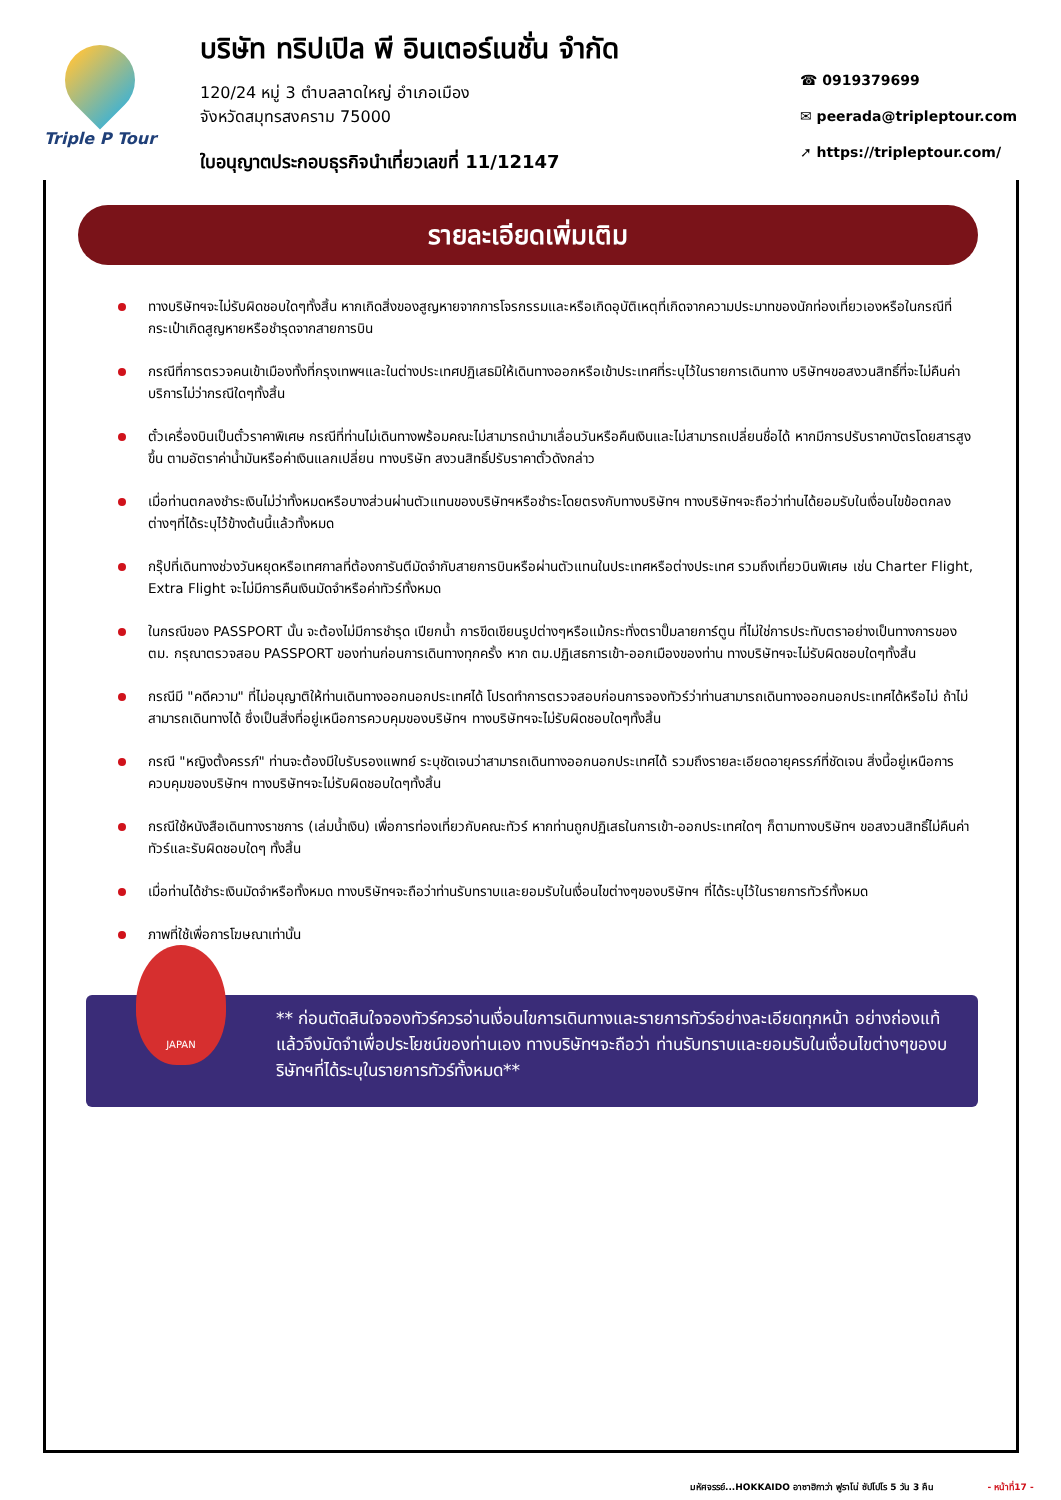Triple P Tour
บริษัท ทริปเปิล พี อินเตอร์เนชั่น จำกัด
120/24 หมู่ 3 ตำบลลาดใหญ่ อำเภอเมือง
จังหวัดสมุทรสงคราม 75000
ใบอนุญาตประกอบธุรกิจนำเที่ยวเลขที่ 11/12147
☎ 0919379699
✉ peerada@tripleptour.com
➚ https://tripleptour.com/
รายละเอียดเพิ่มเติม
ทางบริษัทฯจะไม่รับผิดชอบใดๆทั้งสิ้น หากเกิดสิ่งของสูญหายจากการโจรกรรมและหรือเกิดอุบัติเหตุที่เกิดจากความประมาทของนักท่องเที่ยวเองหรือในกรณีที่กระเป๋าเกิดสูญหายหรือชำรุดจากสายการบิน
กรณีที่การตรวจคนเข้าเมืองทั้งที่กรุงเทพฯและในต่างประเทศปฏิเสธมิให้เดินทางออกหรือเข้าประเทศที่ระบุไว้ในรายการเดินทาง บริษัทฯขอสงวนสิทธิ์ที่จะไม่คืนค่าบริการไม่ว่ากรณีใดๆทั้งสิ้น
ตั๋วเครื่องบินเป็นตั๋วราคาพิเศษ กรณีที่ท่านไม่เดินทางพร้อมคณะไม่สามารถนำมาเลื่อนวันหรือคืนเงินและไม่สามารถเปลี่ยนชื่อได้ หากมีการปรับราคาบัตรโดยสารสูงขึ้น ตามอัตราค่าน้ำมันหรือค่าเงินแลกเปลี่ยน ทางบริษัท สงวนสิทธิ์ปรับราคาตั๋วดังกล่าว
เมื่อท่านตกลงชำระเงินไม่ว่าทั้งหมดหรือบางส่วนผ่านตัวแทนของบริษัทฯหรือชำระโดยตรงกับทางบริษัทฯ ทางบริษัทฯจะถือว่าท่านได้ยอมรับในเงื่อนไขข้อตกลงต่างๆที่ได้ระบุไว้ข้างต้นนี้แล้วทั้งหมด
กรุ๊ปที่เดินทางช่วงวันหยุดหรือเทศกาลที่ต้องการันตีมัดจำกับสายการบินหรือผ่านตัวแทนในประเทศหรือต่างประเทศ รวมถึงเที่ยวบินพิเศษ เช่น Charter Flight, Extra Flight จะไม่มีการคืนเงินมัดจำหรือค่าทัวร์ทั้งหมด
ในกรณีของ PASSPORT นั้น จะต้องไม่มีการชำรุด เปียกน้ำ การขีดเขียนรูปต่างๆหรือแม้กระทั่งตราปั๊มลายการ์ตูน ที่ไม่ใช่การประทับตราอย่างเป็นทางการของตม. กรุณาตรวจสอบ PASSPORT ของท่านก่อนการเดินทางทุกครั้ง หาก ตม.ปฏิเสธการเข้า-ออกเมืองของท่าน ทางบริษัทฯจะไม่รับผิดชอบใดๆทั้งสิ้น
กรณีมี "คดีความ" ที่ไม่อนุญาติให้ท่านเดินทางออกนอกประเทศได้ โปรดทำการตรวจสอบก่อนการจองทัวร์ว่าท่านสามารถเดินทางออกนอกประเทศได้หรือไม่ ถ้าไม่สามารถเดินทางได้ ซึ่งเป็นสิ่งที่อยู่เหนือการควบคุมของบริษัทฯ ทางบริษัทฯจะไม่รับผิดชอบใดๆทั้งสิ้น
กรณี "หญิงตั้งครรภ์" ท่านจะต้องมีใบรับรองแพทย์ ระบุชัดเจนว่าสามารถเดินทางออกนอกประเทศได้ รวมถึงรายละเอียดอายุครรภ์ที่ชัดเจน สิ่งนี้อยู่เหนือการควบคุมของบริษัทฯ ทางบริษัทฯจะไม่รับผิดชอบใดๆทั้งสิ้น
กรณีใช้หนังสือเดินทางราชการ (เล่มน้ำเงิน) เพื่อการท่องเที่ยวกับคณะทัวร์ หากท่านถูกปฏิเสธในการเข้า-ออกประเทศใดๆ ก็ตามทางบริษัทฯ ขอสงวนสิทธิ์ไม่คืนค่าทัวร์และรับผิดชอบใดๆ ทั้งสิ้น
เมื่อท่านได้ชำระเงินมัดจำหรือทั้งหมด ทางบริษัทฯจะถือว่าท่านรับทราบและยอมรับในเงื่อนไขต่างๆของบริษัทฯ ที่ได้ระบุไว้ในรายการทัวร์ทั้งหมด
ภาพที่ใช้เพื่อการโฆษณาเท่านั้น
JAPAN
** ก่อนตัดสินใจจองทัวร์ควรอ่านเงื่อนไขการเดินทางและรายการทัวร์อย่างละเอียดทุกหน้า อย่างถ่องแท้แล้วจึงมัดจำเพื่อประโยชน์ของท่านเอง ทางบริษัทฯจะถือว่า ท่านรับทราบและยอมรับในเงื่อนไขต่างๆของบริษัทฯที่ได้ระบุในรายการทัวร์ทั้งหมด**
มหัศจรรย์...HOKKAIDO อาซาฮิกาว่า ฟูราโน่ ซัปโปโร 5 วัน 3 คืน - หน้าที่17 -